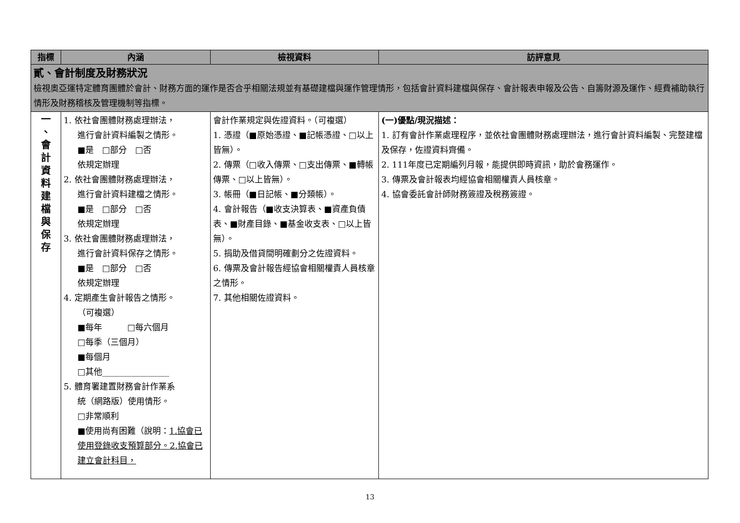| 指標 | 內涵 | 檢視資料 | 訪評意見 |
| --- | --- | --- | --- |
| 貳、會計制度及財務狀況 檢視奧亞運特定體育團體於會計、財務方面的運作是否合乎相關法規並有基礎建檔與運作管理情形，包括會計資料建檔與保存、會計報表申報及公告、自籌財源及運作、經費補助執行情形及財務稽核及管理機制等指標。 | | | |
| 一 、 會 計 資 料 建 檔 與 保 存 | 1. 依社會團體財務處理辦法， 進行會計資料編製之情形。 ■是 □部分 □否 依規定辦理 2. 依社會團體財務處理辦法， 進行會計資料建檔之情形。 ■是 □部分 □否 依規定辦理 3. 依社會團體財務處理辦法， 進行會計資料保存之情形。 ■是 □部分 □否 依規定辦理 4. 定期產生會計報告之情形。 （可複選） ■每年 □每六個月 □每季（三個月） ■每個月 □其他________________ 5. 體育署建置財務會計作業系 統（網路版）使用情形。 □非常順利 ■使用尚有困難（說明： 1.協會已使用登錄收支預算部分。2.協會已建立會計科目， | 會計作業規定與佐證資料。（可複選） 1. 憑證（■原始憑證、■記帳憑證、□以上皆無）。 2. 傳票（□收入傳票、□支出傳票、■轉帳傳票、□以上皆無）。 3. 帳冊（■日記帳、■分類帳）。 4. 會計報告（■收支決算表、■資產負債表、■財產目錄、■基金收支表、□以上皆無）。 5. 捐助及借貸間明確劃分之佐證資料。 6. 傳票及會計報告經協會相關權責人員核章之情形。 7. 其他相關佐證資料。 | (一)優點/現況描述： 1. 訂有會計作業處理程序，並依社會團體財務處理辦法，進行會計資料編製、完整建檔及保存，佐證資料齊備。 2. 111年度已定期編列月報，能提供即時資訊，助於會務運作。 3. 傳票及會計報表均經協會相關權責人員核章。 4. 協會委託會計師財務簽證及稅務簽證。 |
13